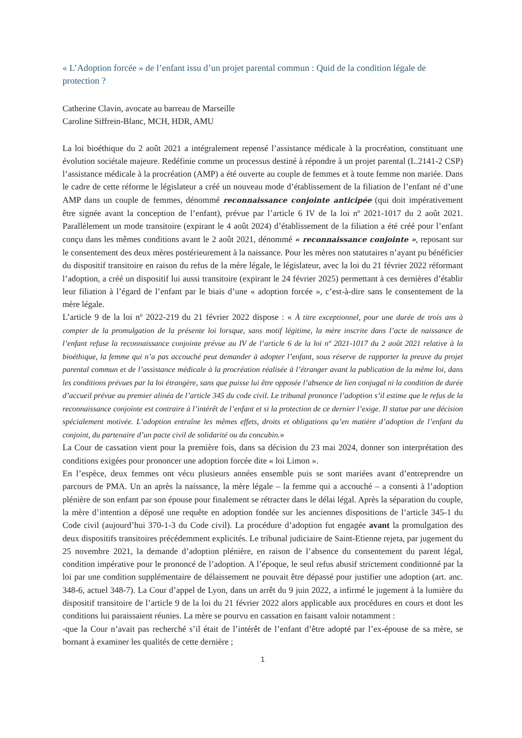« L’Adoption forcée » de l’enfant issu d’un projet parental commun : Quid de la condition légale de protection ?
Catherine Clavin, avocate au barreau de Marseille
Caroline Siffrein-Blanc, MCH, HDR, AMU
La loi bioéthique du 2 août 2021 a intégralement repensé l’assistance médicale à la procréation, constituant une évolution sociétale majeure. Redéfinie comme un processus destiné à répondre à un projet parental (L.2141-2 CSP) l’assistance médicale à la procréation (AMP) a été ouverte au couple de femmes et à toute femme non mariée. Dans le cadre de cette réforme le législateur a créé un nouveau mode d’établissement de la filiation de l’enfant né d’une AMP dans un couple de femmes, dénommé reconnaissance conjointe anticipée (qui doit impérativement être signée avant la conception de l’enfant), prévue par l’article 6 IV de la loi nº 2021-1017 du 2 août 2021. Parallèlement un mode transitoire (expirant le 4 août 2024) d’établissement de la filiation a été créé pour l’enfant conçu dans les mêmes conditions avant le 2 août 2021, dénommé « reconnaissance conjointe », reposant sur le consentement des deux mères postérieurement à la naissance. Pour les mères non statutaires n’ayant pu bénéficier du dispositif transitoire en raison du refus de la mère légale, le législateur, avec la loi du 21 février 2022 réformant l’adoption, a créé un dispositif lui aussi transitoire (expirant le 24 février 2025) permettant à ces dernières d’établir leur filiation à l’égard de l’enfant par le biais d’une « adoption forcée », c’est-à-dire sans le consentement de la mère légale.
L’article 9 de la loi nº 2022-219 du 21 février 2022 dispose : « À titre exceptionnel, pour une durée de trois ans à compter de la promulgation de la présente loi lorsque, sans motif légitime, la mère inscrite dans l’acte de naissance de l’enfant refuse la reconnaissance conjointe prévue au IV de l’article 6 de la loi nº 2021-1017 du 2 août 2021 relative à la bioéthique, la femme qui n’a pas accouché peut demander à adopter l’enfant, sous réserve de rapporter la preuve du projet parental commun et de l’assistance médicale à la procréation réalisée à l’étranger avant la publication de la même loi, dans les conditions prévues par la loi étrangère, sans que puisse lui être opposée l’absence de lien conjugal ni la condition de durée d’accueil prévue au premier alinéa de l’article 345 du code civil. Le tribunal prononce l’adoption s’il estime que le refus de la reconnaissance conjointe est contraire à l’intérêt de l’enfant et si la protection de ce dernier l’exige. Il statue par une décision spécialement motivée. L’adoption entraîne les mêmes effets, droits et obligations qu’en matière d’adoption de l’enfant du conjoint, du partenaire d’un pacte civil de solidarité ou du concubin.»
La Cour de cassation vient pour la première fois, dans sa décision du 23 mai 2024, donner son interprétation des conditions exigées pour prononcer une adoption forcée dite « loi Limon ».
En l’espèce, deux femmes ont vécu plusieurs années ensemble puis se sont mariées avant d’entreprendre un parcours de PMA. Un an après la naissance, la mère légale – la femme qui a accouché – a consenti à l’adoption plénière de son enfant par son épouse pour finalement se rétracter dans le délai légal. Après la séparation du couple, la mère d’intention a déposé une requête en adoption fondée sur les anciennes dispositions de l’article 345-1 du Code civil (aujourd’hui 370-1-3 du Code civil). La procédure d’adoption fut engagée avant la promulgation des deux dispositifs transitoires précédemment explicités. Le tribunal judiciaire de Saint-Etienne rejeta, par jugement du 25 novembre 2021, la demande d’adoption plénière, en raison de l’absence du consentement du parent légal, condition impérative pour le prononcé de l’adoption. A l’époque, le seul refus abusif strictement conditionné par la loi par une condition supplémentaire de délaissement ne pouvait être dépassé pour justifier une adoption (art. anc. 348-6, actuel 348-7). La Cour d’appel de Lyon, dans un arrêt du 9 juin 2022, a infirmé le jugement à la lumière du dispositif transitoire de l’article 9 de la loi du 21 février 2022 alors applicable aux procédures en cours et dont les conditions lui paraissaient réunies. La mère se pourvu en cassation en faisant valoir notamment :
-que la Cour n’avait pas recherché s’il était de l’intérêt de l’enfant d’être adopté par l’ex-épouse de sa mère, se bornant à examiner les qualités de cette dernière ;
1